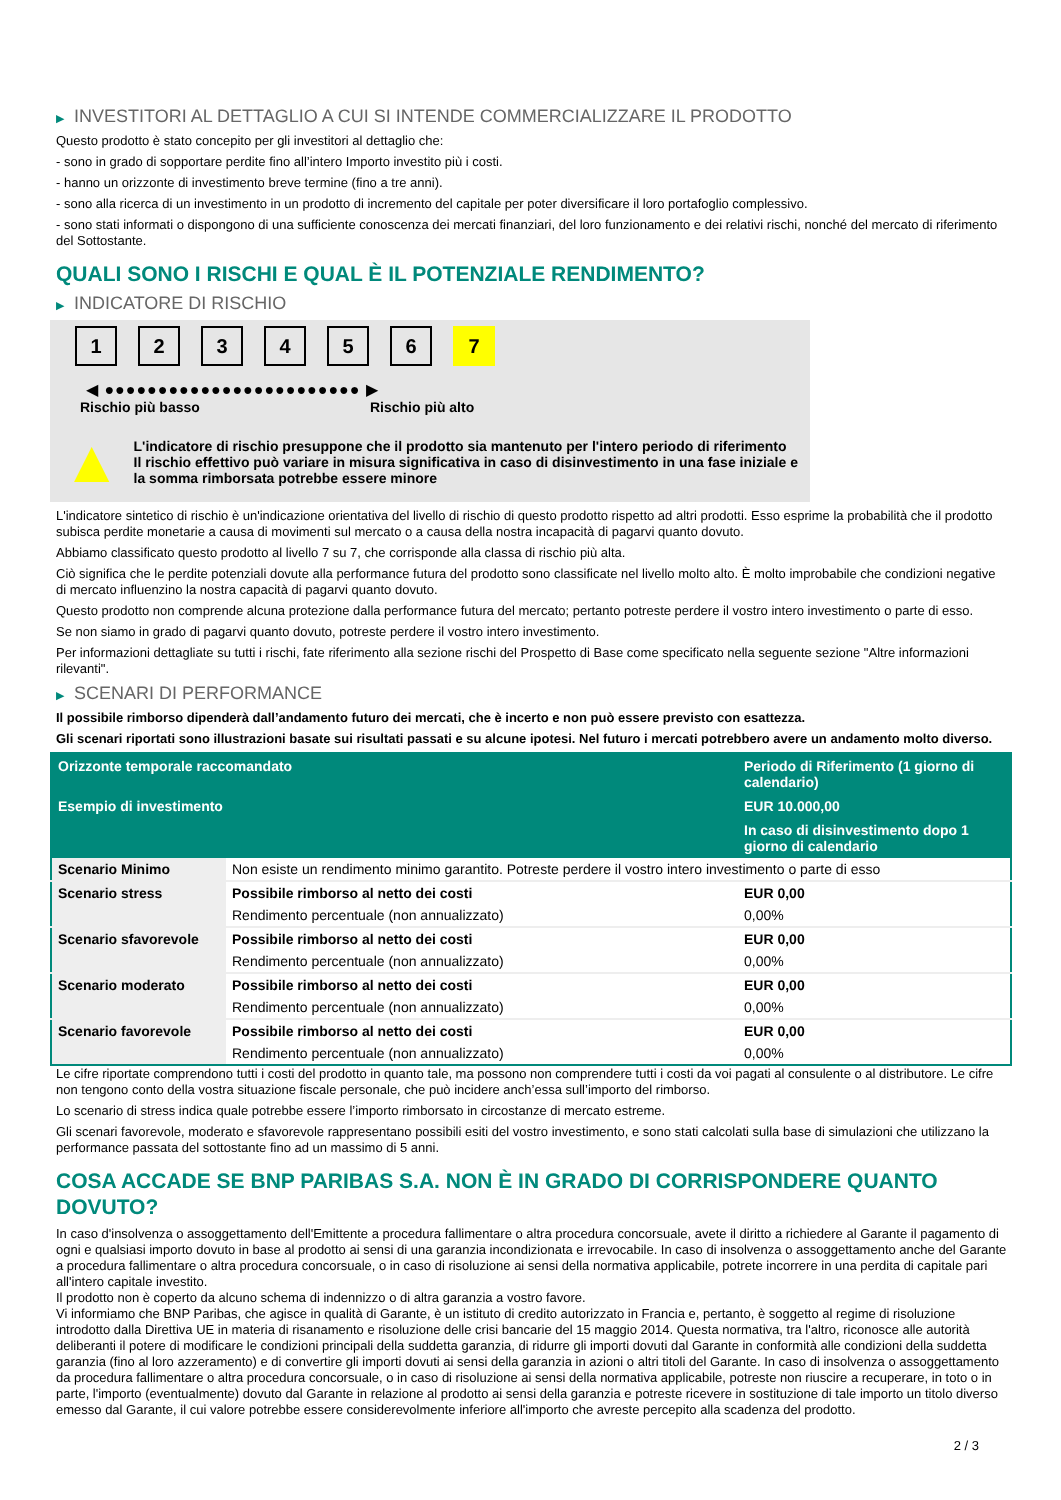▶ INVESTITORI AL DETTAGLIO A CUI SI INTENDE COMMERCIALIZZARE IL PRODOTTO
Questo prodotto è stato concepito per gli investitori al dettaglio che:
- sono in grado di sopportare perdite fino all’intero Importo investito più i costi.
- hanno un orizzonte di investimento breve termine (fino a tre anni).
- sono alla ricerca di un investimento in un prodotto di incremento del capitale per poter diversificare il loro portafoglio complessivo.
- sono stati informati o dispongono di una sufficiente conoscenza dei mercati finanziari, del loro funzionamento e dei relativi rischi, nonché del mercato di riferimento del Sottostante.
QUALI SONO I RISCHI E QUAL È IL POTENZIALE RENDIMENTO?
▶ INDICATORE DI RISCHIO
1 2 3 4 5 6 7
◀ ●●●●●●●●●●●●●●●●●●●●●●●● ▶
Rischio più basso Rischio più alto
▲
L'indicatore di rischio presuppone che il prodotto sia mantenuto per l'intero periodo di riferimento
Il rischio effettivo può variare in misura significativa in caso di disinvestimento in una fase iniziale e la somma rimborsata potrebbe essere minore
L'indicatore sintetico di rischio è un'indicazione orientativa del livello di rischio di questo prodotto rispetto ad altri prodotti. Esso esprime la probabilità che il prodotto subisca perdite monetarie a causa di movimenti sul mercato o a causa della nostra incapacità di pagarvi quanto dovuto.
Abbiamo classificato questo prodotto al livello 7 su 7, che corrisponde alla classa di rischio più alta.
Ciò significa che le perdite potenziali dovute alla performance futura del prodotto sono classificate nel livello molto alto. È molto improbabile che condizioni negative di mercato influenzino la nostra capacità di pagarvi quanto dovuto.
Questo prodotto non comprende alcuna protezione dalla performance futura del mercato; pertanto potreste perdere il vostro intero investimento o parte di esso.
Se non siamo in grado di pagarvi quanto dovuto, potreste perdere il vostro intero investimento.
Per informazioni dettagliate su tutti i rischi, fate riferimento alla sezione rischi del Prospetto di Base come specificato nella seguente sezione "Altre informazioni rilevanti".
▶ SCENARI DI PERFORMANCE
Il possibile rimborso dipenderà dall’andamento futuro dei mercati, che è incerto e non può essere previsto con esattezza.
Gli scenari riportati sono illustrazioni basate sui risultati passati e su alcune ipotesi. Nel futuro i mercati potrebbero avere un andamento molto diverso.
| Orizzonte temporale raccomandato | | Periodo di Riferimento (1 giorno di calendario) |
| --- | --- | --- |
| Esempio di investimento | | EUR 10.000,00 |
| | | In caso di disinvestimento dopo 1 giorno di calendario |
| Scenario Minimo | Non esiste un rendimento minimo garantito. Potreste perdere il vostro intero investimento o parte di esso | |
| Scenario stress | Possibile rimborso al netto dei costi | EUR 0,00 |
| | Rendimento percentuale (non annualizzato) | 0,00% |
| Scenario sfavorevole | Possibile rimborso al netto dei costi | EUR 0,00 |
| | Rendimento percentuale (non annualizzato) | 0,00% |
| Scenario moderato | Possibile rimborso al netto dei costi | EUR 0,00 |
| | Rendimento percentuale (non annualizzato) | 0,00% |
| Scenario favorevole | Possibile rimborso al netto dei costi | EUR 0,00 |
| | Rendimento percentuale (non annualizzato) | 0,00% |
Le cifre riportate comprendono tutti i costi del prodotto in quanto tale, ma possono non comprendere tutti i costi da voi pagati al consulente o al distributore. Le cifre non tengono conto della vostra situazione fiscale personale, che può incidere anch’essa sull’importo del rimborso.
Lo scenario di stress indica quale potrebbe essere l’importo rimborsato in circostanze di mercato estreme.
Gli scenari favorevole, moderato e sfavorevole rappresentano possibili esiti del vostro investimento, e sono stati calcolati sulla base di simulazioni che utilizzano la performance passata del sottostante fino ad un massimo di 5 anni.
COSA ACCADE SE BNP PARIBAS S.A. NON È IN GRADO DI CORRISPONDERE QUANTO DOVUTO?
In caso d'insolvenza o assoggettamento dell'Emittente a procedura fallimentare o altra procedura concorsuale, avete il diritto a richiedere al Garante il pagamento di ogni e qualsiasi importo dovuto in base al prodotto ai sensi di una garanzia incondizionata e irrevocabile. In caso di insolvenza o assoggettamento anche del Garante a procedura fallimentare o altra procedura concorsuale, o in caso di risoluzione ai sensi della normativa applicabile, potrete incorrere in una perdita di capitale pari all'intero capitale investito.
Il prodotto non è coperto da alcuno schema di indennizzo o di altra garanzia a vostro favore.
Vi informiamo che BNP Paribas, che agisce in qualità di Garante, è un istituto di credito autorizzato in Francia e, pertanto, è soggetto al regime di risoluzione introdotto dalla Direttiva UE in materia di risanamento e risoluzione delle crisi bancarie del 15 maggio 2014. Questa normativa, tra l'altro, riconosce alle autorità deliberanti il potere di modificare le condizioni principali della suddetta garanzia, di ridurre gli importi dovuti dal Garante in conformità alle condizioni della suddetta garanzia (fino al loro azzeramento) e di convertire gli importi dovuti ai sensi della garanzia in azioni o altri titoli del Garante. In caso di insolvenza o assoggettamento da procedura fallimentare o altra procedura concorsuale, o in caso di risoluzione ai sensi della normativa applicabile, potreste non riuscire a recuperare, in toto o in parte, l'importo (eventualmente) dovuto dal Garante in relazione al prodotto ai sensi della garanzia e potreste ricevere in sostituzione di tale importo un titolo diverso emesso dal Garante, il cui valore potrebbe essere considerevolmente inferiore all'importo che avreste percepito alla scadenza del prodotto.
2 / 3